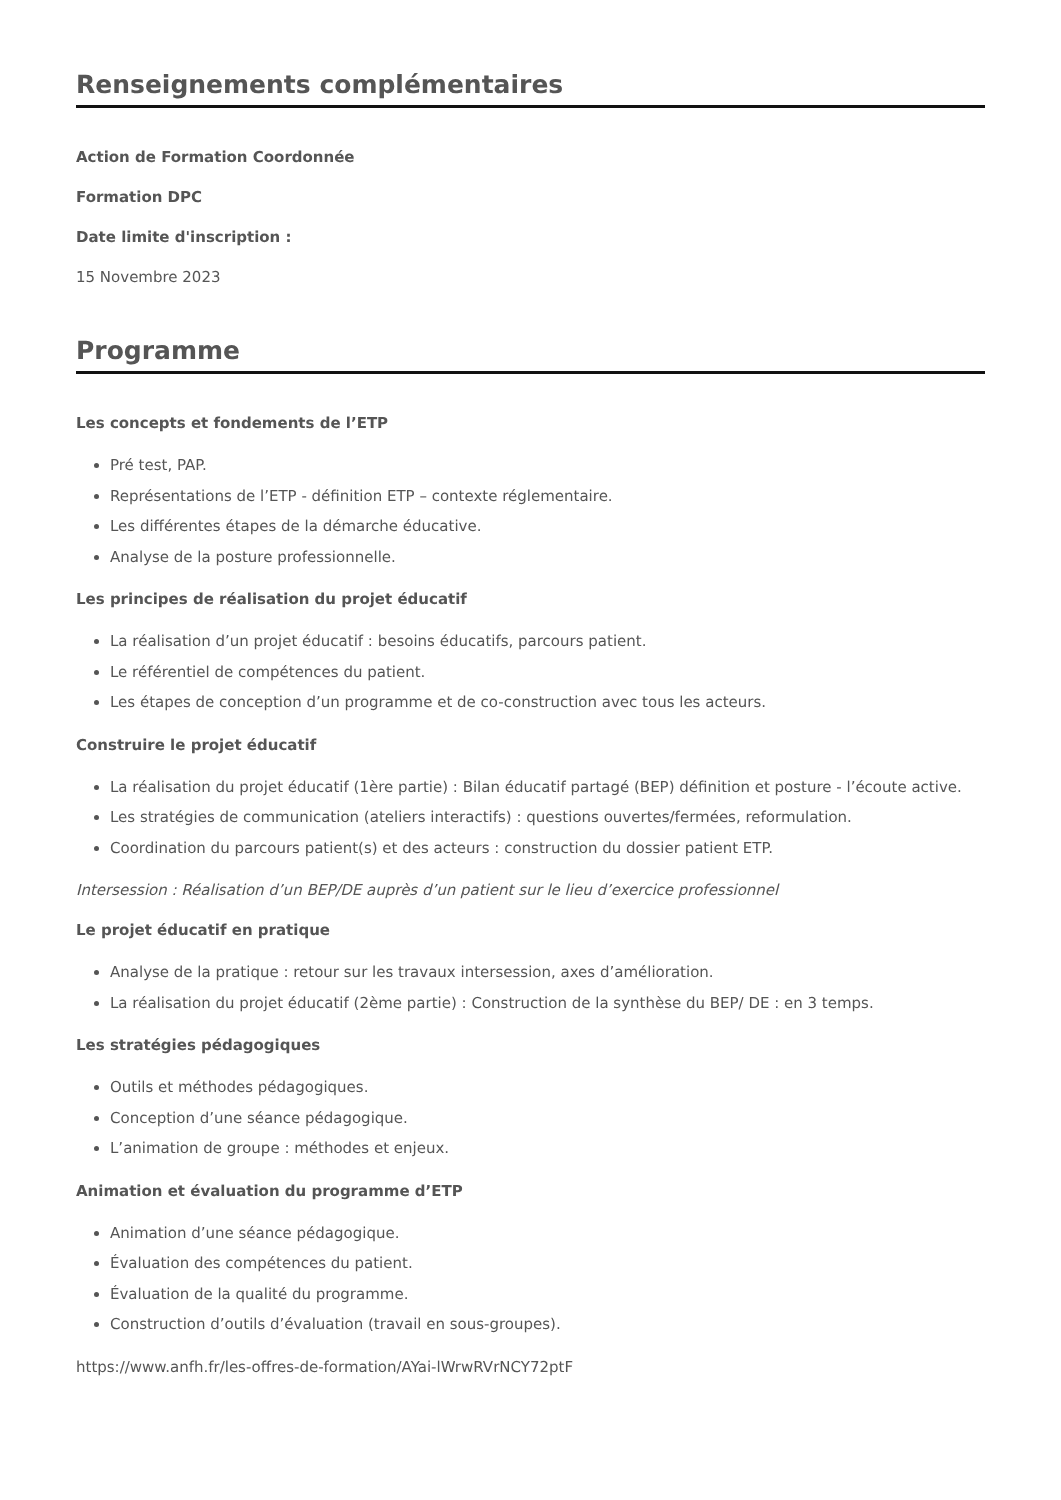Renseignements complémentaires
Action de Formation Coordonnée
Formation DPC
Date limite d'inscription :
15 Novembre 2023
Programme
Les concepts et fondements de l’ETP
Pré test, PAP.
Représentations de l’ETP - définition ETP – contexte réglementaire.
Les différentes étapes de la démarche éducative.
Analyse de la posture professionnelle.
Les principes de réalisation du projet éducatif
La réalisation d’un projet éducatif : besoins éducatifs, parcours patient.
Le référentiel de compétences du patient.
Les étapes de conception d’un programme et de co-construction avec tous les acteurs.
Construire le projet éducatif
La réalisation du projet éducatif (1ère partie) : Bilan éducatif partagé (BEP) définition et posture - l’écoute active.
Les stratégies de communication (ateliers interactifs) : questions ouvertes/fermées, reformulation.
Coordination du parcours patient(s) et des acteurs : construction du dossier patient ETP.
Intersession : Réalisation d’un BEP/DE auprès d’un patient sur le lieu d’exercice professionnel
Le projet éducatif en pratique
Analyse de la pratique : retour sur les travaux intersession, axes d’amélioration.
La réalisation du projet éducatif (2ème partie) : Construction de la synthèse du BEP/ DE : en 3 temps.
Les stratégies pédagogiques
Outils et méthodes pédagogiques.
Conception d’une séance pédagogique.
L’animation de groupe : méthodes et enjeux.
Animation et évaluation du programme d’ETP
Animation d’une séance pédagogique.
Évaluation des compétences du patient.
Évaluation de la qualité du programme.
Construction d’outils d’évaluation (travail en sous-groupes).
https://www.anfh.fr/les-offres-de-formation/AYai-lWrwRVrNCY72ptF